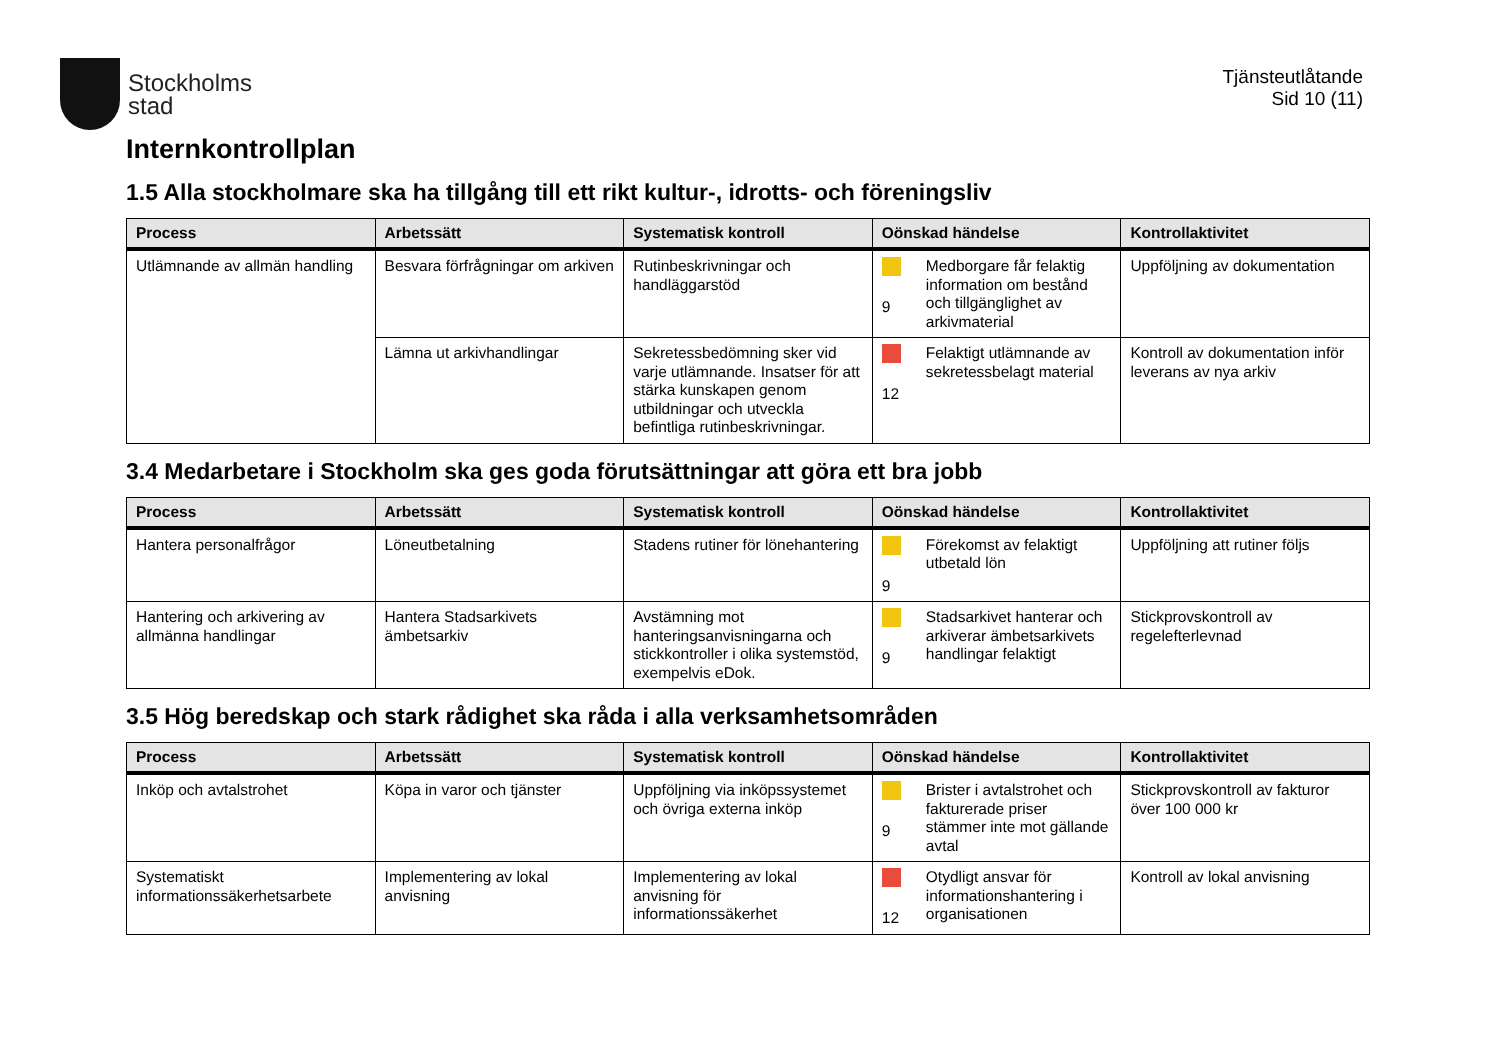Stockholms
stad
Tjänsteutlåtande
Sid 10 (11)
Internkontrollplan
1.5 Alla stockholmare ska ha tillgång till ett rikt kultur-, idrotts- och föreningsliv
| Process | Arbetssätt | Systematisk kontroll | Oönskad händelse | Kontrollaktivitet |
| --- | --- | --- | --- | --- |
| Utlämnande av allmän handling | Besvara förfrågningar om arkiven | Rutinbeskrivningar och handläggarstöd | 9 Medborgare får felaktig information om bestånd och tillgänglighet av arkivmaterial | Uppföljning av dokumentation |
| | Lämna ut arkivhandlingar | Sekretessbedömning sker vid varje utlämnande. Insatser för att stärka kunskapen genom utbildningar och utveckla befintliga rutinbeskrivningar. | 12 Felaktigt utlämnande av sekretessbelagt material | Kontroll av dokumentation inför leverans av nya arkiv |
3.4 Medarbetare i Stockholm ska ges goda förutsättningar att göra ett bra jobb
| Process | Arbetssätt | Systematisk kontroll | Oönskad händelse | Kontrollaktivitet |
| --- | --- | --- | --- | --- |
| Hantera personalfrågor | Löneutbetalning | Stadens rutiner för lönehantering | 9 Förekomst av felaktigt utbetald lön | Uppföljning att rutiner följs |
| Hantering och arkivering av allmänna handlingar | Hantera Stadsarkivets ämbetsarkiv | Avstämning mot hanteringsanvisningarna och stickkontroller i olika systemstöd, exempelvis eDok. | 9 Stadsarkivet hanterar och arkiverar ämbetsarkivets handlingar felaktigt | Stickprovskontroll av regelefterlevnad |
3.5 Hög beredskap och stark rådighet ska råda i alla verksamhetsområden
| Process | Arbetssätt | Systematisk kontroll | Oönskad händelse | Kontrollaktivitet |
| --- | --- | --- | --- | --- |
| Inköp och avtalstrohet | Köpa in varor och tjänster | Uppföljning via inköpssystemet och övriga externa inköp | 9 Brister i avtalstrohet och fakturerade priser stämmer inte mot gällande avtal | Stickprovskontroll av fakturor över 100 000 kr |
| Systematiskt informationssäkerhetsarbete | Implementering av lokal anvisning | Implementering av lokal anvisning för informationssäkerhet | 12 Otydligt ansvar för informationshantering i organisationen | Kontroll av lokal anvisning |